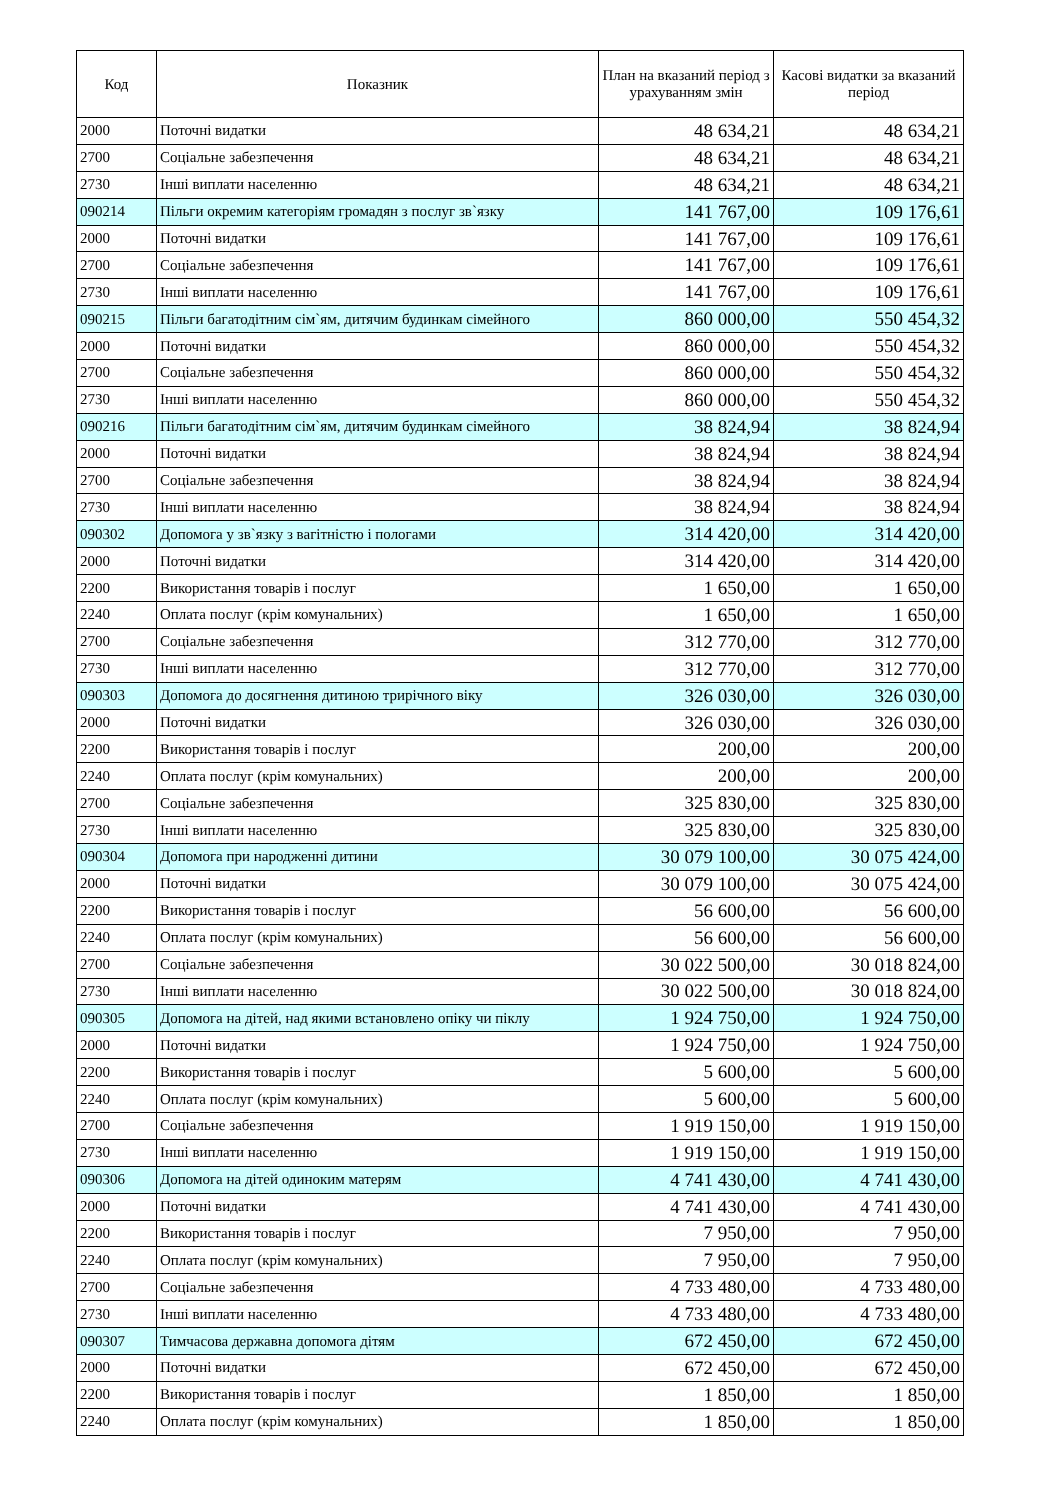| Код | Показник | План на вказаний період з урахуванням змін | Касові видатки за вказаний період |
| --- | --- | --- | --- |
| 2000 | Поточні видатки | 48 634,21 | 48 634,21 |
| 2700 | Соціальне забезпечення | 48 634,21 | 48 634,21 |
| 2730 | Інші виплати населенню | 48 634,21 | 48 634,21 |
| 090214 | Пільги окремим категоріям громадян з послуг зв`язку | 141 767,00 | 109 176,61 |
| 2000 | Поточні видатки | 141 767,00 | 109 176,61 |
| 2700 | Соціальне забезпечення | 141 767,00 | 109 176,61 |
| 2730 | Інші виплати населенню | 141 767,00 | 109 176,61 |
| 090215 | Пільги багатодітним сім`ям, дитячим будинкам сімейного | 860 000,00 | 550 454,32 |
| 2000 | Поточні видатки | 860 000,00 | 550 454,32 |
| 2700 | Соціальне забезпечення | 860 000,00 | 550 454,32 |
| 2730 | Інші виплати населенню | 860 000,00 | 550 454,32 |
| 090216 | Пільги багатодітним сім`ям, дитячим будинкам сімейного | 38 824,94 | 38 824,94 |
| 2000 | Поточні видатки | 38 824,94 | 38 824,94 |
| 2700 | Соціальне забезпечення | 38 824,94 | 38 824,94 |
| 2730 | Інші виплати населенню | 38 824,94 | 38 824,94 |
| 090302 | Допомога у зв`язку з вагітністю і пологами | 314 420,00 | 314 420,00 |
| 2000 | Поточні видатки | 314 420,00 | 314 420,00 |
| 2200 | Використання товарів і послуг | 1 650,00 | 1 650,00 |
| 2240 | Оплата послуг (крім комунальних) | 1 650,00 | 1 650,00 |
| 2700 | Соціальне забезпечення | 312 770,00 | 312 770,00 |
| 2730 | Інші виплати населенню | 312 770,00 | 312 770,00 |
| 090303 | Допомога до досягнення дитиною трирічного віку | 326 030,00 | 326 030,00 |
| 2000 | Поточні видатки | 326 030,00 | 326 030,00 |
| 2200 | Використання товарів і послуг | 200,00 | 200,00 |
| 2240 | Оплата послуг (крім комунальних) | 200,00 | 200,00 |
| 2700 | Соціальне забезпечення | 325 830,00 | 325 830,00 |
| 2730 | Інші виплати населенню | 325 830,00 | 325 830,00 |
| 090304 | Допомога при народженні дитини | 30 079 100,00 | 30 075 424,00 |
| 2000 | Поточні видатки | 30 079 100,00 | 30 075 424,00 |
| 2200 | Використання товарів і послуг | 56 600,00 | 56 600,00 |
| 2240 | Оплата послуг (крім комунальних) | 56 600,00 | 56 600,00 |
| 2700 | Соціальне забезпечення | 30 022 500,00 | 30 018 824,00 |
| 2730 | Інші виплати населенню | 30 022 500,00 | 30 018 824,00 |
| 090305 | Допомога на дітей, над якими встановлено опіку чи піклу | 1 924 750,00 | 1 924 750,00 |
| 2000 | Поточні видатки | 1 924 750,00 | 1 924 750,00 |
| 2200 | Використання товарів і послуг | 5 600,00 | 5 600,00 |
| 2240 | Оплата послуг (крім комунальних) | 5 600,00 | 5 600,00 |
| 2700 | Соціальне забезпечення | 1 919 150,00 | 1 919 150,00 |
| 2730 | Інші виплати населенню | 1 919 150,00 | 1 919 150,00 |
| 090306 | Допомога на дітей одиноким матерям | 4 741 430,00 | 4 741 430,00 |
| 2000 | Поточні видатки | 4 741 430,00 | 4 741 430,00 |
| 2200 | Використання товарів і послуг | 7 950,00 | 7 950,00 |
| 2240 | Оплата послуг (крім комунальних) | 7 950,00 | 7 950,00 |
| 2700 | Соціальне забезпечення | 4 733 480,00 | 4 733 480,00 |
| 2730 | Інші виплати населенню | 4 733 480,00 | 4 733 480,00 |
| 090307 | Тимчасова державна допомога дітям | 672 450,00 | 672 450,00 |
| 2000 | Поточні видатки | 672 450,00 | 672 450,00 |
| 2200 | Використання товарів і послуг | 1 850,00 | 1 850,00 |
| 2240 | Оплата послуг (крім комунальних) | 1 850,00 | 1 850,00 |